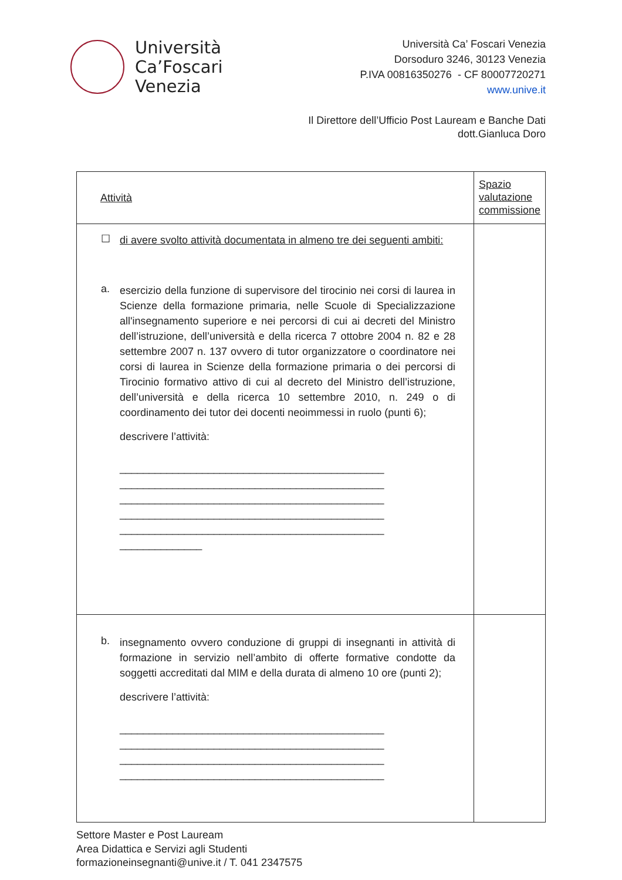Università
Ca’Foscari
Venezia
Università Ca’ Foscari Venezia
Dorsoduro 3246, 30123 Venezia
P.IVA 00816350276 - CF 80007720271
www.unive.it
Il Direttore dell’Ufficio Post Lauream e Banche Dati
dott.Gianluca Doro
| Attività | Spazio valutazione commissione |
| --- | --- |
| ☐ di avere svolto attività documentata in almeno tre dei seguenti ambiti: a. esercizio della funzione di supervisore del tirocinio nei corsi di laurea in Scienze della formazione primaria, nelle Scuole di Specializzazione all'insegnamento superiore e nei percorsi di cui ai decreti del Ministro dell’istruzione, dell’università e della ricerca 7 ottobre 2004 n. 82 e 28 settembre 2007 n. 137 ovvero di tutor organizzatore o coordinatore nei corsi di laurea in Scienze della formazione primaria o dei percorsi di Tirocinio formativo attivo di cui al decreto del Ministro dell’istruzione, dell’università e della ricerca 10 settembre 2010, n. 249 o di coordinamento dei tutor dei docenti neoimmessi in ruolo (punti 6); descrivere l’attività: _____________________________________________ _____________________________________________ _____________________________________________ _____________________________________________ _____________________________________________ ______________ | |
| b. insegnamento ovvero conduzione di gruppi di insegnanti in attività di formazione in servizio nell’ambito di offerte formative condotte da soggetti accreditati dal MIM e della durata di almeno 10 ore (punti 2); descrivere l’attività: _____________________________________________ _____________________________________________ _____________________________________________ _____________________________________________ | |
Settore Master e Post Lauream
Area Didattica e Servizi agli Studenti
formazioneinsegnanti@unive.it / T. 041 2347575